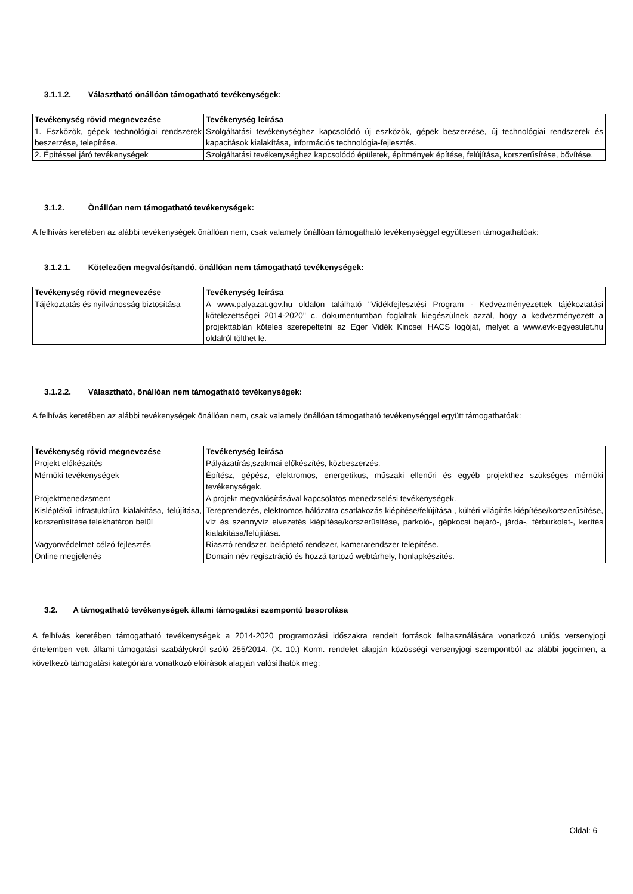3.1.1.2. Választható önállóan támogatható tevékenységek:
| Tevékenység rövid megnevezése | Tevékenység leírása |
| --- | --- |
| 1. Eszközök, gépek technológiai rendszerek beszerzése, telepítése. | Szolgáltatási tevékenységhez kapcsolódó új eszközök, gépek beszerzése, új technológiai rendszerek és kapacitások kialakítása, információs technológia-fejlesztés. |
| 2. Építéssel járó tevékenységek | Szolgáltatási tevékenységhez kapcsolódó épületek, építmények építése, felújítása, korszerűsítése, bővítése. |
3.1.2. Önállóan nem támogatható tevékenységek:
A felhívás keretében az alábbi tevékenységek önállóan nem, csak valamely önállóan támogatható tevékenységgel együttesen támogathatóak:
3.1.2.1. Kötelezően megvalósítandó, önállóan nem támogatható tevékenységek:
| Tevékenység rövid megnevezése | Tevékenység leírása |
| --- | --- |
| Tájékoztatás és nyilvánosság biztosítása | A www.palyazat.gov.hu oldalon található "Vidékfejlesztési Program - Kedvezményezettek tájékoztatási kötelezettségei 2014-2020" c. dokumentumban foglaltak kiegészülnek azzal, hogy a kedvezményezett a projekttáblán köteles szerepeltetni az Eger Vidék Kincsei HACS logóját, melyet a www.evk-egyesulet.hu oldalról tölthet le. |
3.1.2.2. Választható, önállóan nem támogatható tevékenységek:
A felhívás keretében az alábbi tevékenységek önállóan nem, csak valamely önállóan támogatható tevékenységgel együtt támogathatóak:
| Tevékenység rövid megnevezése | Tevékenység leírása |
| --- | --- |
| Projekt előkészítés | Pályázatírás,szakmai előkészítés, közbeszerzés. |
| Mérnöki tevékenységek | Építész, gépész, elektromos, energetikus, műszaki ellenőri és egyéb projekthez szükséges mérnöki tevékenységek. |
| Projektmenedzsment | A projekt megvalósításával kapcsolatos menedzselési tevékenységek. |
| Kisléptékű infrastuktúra kialakítása, felújítása, korszerűsítése telekhatáron belül | Tereprendezés, elektromos hálózatra csatlakozás kiépítése/felújítása , kültéri világítás kiépítése/korszerűsítése, víz és szennyvíz elvezetés kiépítése/korszerűsítése, parkoló-, gépkocsi bejáró-, járda-, térburkolat-, kerítés kialakítása/felújítása. |
| Vagyonvédelmet célzó fejlesztés | Riasztó rendszer, beléptető rendszer, kamerarendszer telepítése. |
| Online megjelenés | Domain név regisztráció és hozzá tartozó webtárhely, honlapkészítés. |
3.2. A támogatható tevékenységek állami támogatási szempontú besorolása
A felhívás keretében támogatható tevékenységek a 2014-2020 programozási időszakra rendelt források felhasználására vonatkozó uniós versenyjogi értelemben vett állami támogatási szabályokról szóló 255/2014. (X. 10.) Korm. rendelet alapján közösségi versenyjogi szempontból az alábbi jogcímen, a következő támogatási kategóriára vonatkozó előírások alapján valósíthatók meg:
Oldal: 6